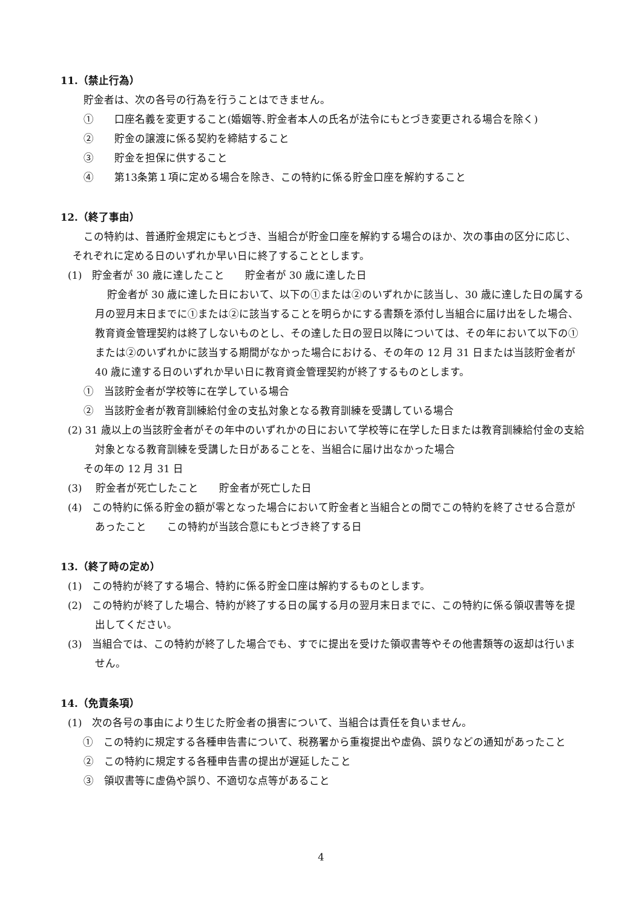11.（禁止行為）
貯金者は、次の各号の行為を行うことはできません。
①　　口座名義を変更すること(婚姻等､貯金者本人の氏名が法令にもとづき変更される場合を除く)
②　　貯金の譲渡に係る契約を締結すること
③　　貯金を担保に供すること
④　　第13条第１項に定める場合を除き、この特約に係る貯金口座を解約すること
12.（終了事由）
この特約は、普通貯金規定にもとづき、当組合が貯金口座を解約する場合のほか、次の事由の区分に応じ、それぞれに定める日のいずれか早い日に終了することとします。
(1)　貯金者が 30 歳に達したこと　　貯金者が 30 歳に達した日
貯金者が 30 歳に達した日において、以下の①または②のいずれかに該当し、30 歳に達した日の属する月の翌月末日までに①または②に該当することを明らかにする書類を添付し当組合に届け出をした場合、教育資金管理契約は終了しないものとし、その達した日の翌日以降については、その年において以下の①または②のいずれかに該当する期間がなかった場合における、その年の 12 月 31 日または当該貯金者が 40 歳に達する日のいずれか早い日に教育資金管理契約が終了するものとします。
①　当該貯金者が学校等に在学している場合
②　当該貯金者が教育訓練給付金の支払対象となる教育訓練を受講している場合
(2) 31 歳以上の当該貯金者がその年中のいずれかの日において学校等に在学した日または教育訓練給付金の支給対象となる教育訓練を受講した日があることを、当組合に届け出なかった場合
その年の 12 月 31 日
(3)　 貯金者が死亡したこと　　貯金者が死亡した日
(4)　この特約に係る貯金の額が零となった場合において貯金者と当組合との間でこの特約を終了させる合意があったこと　　この特約が当該合意にもとづき終了する日
13.（終了時の定め）
(1)　この特約が終了する場合、特約に係る貯金口座は解約するものとします。
(2)　この特約が終了した場合、特約が終了する日の属する月の翌月末日までに、この特約に係る領収書等を提出してください。
(3)　当組合では、この特約が終了した場合でも、すでに提出を受けた領収書等やその他書類等の返却は行いません。
14.（免責条項）
(1)　次の各号の事由により生じた貯金者の損害について、当組合は責任を負いません。
①　この特約に規定する各種申告書について、税務署から重複提出や虚偽、誤りなどの通知があったこと
②　この特約に規定する各種申告書の提出が遅延したこと
③　領収書等に虚偽や誤り、不適切な点等があること
4